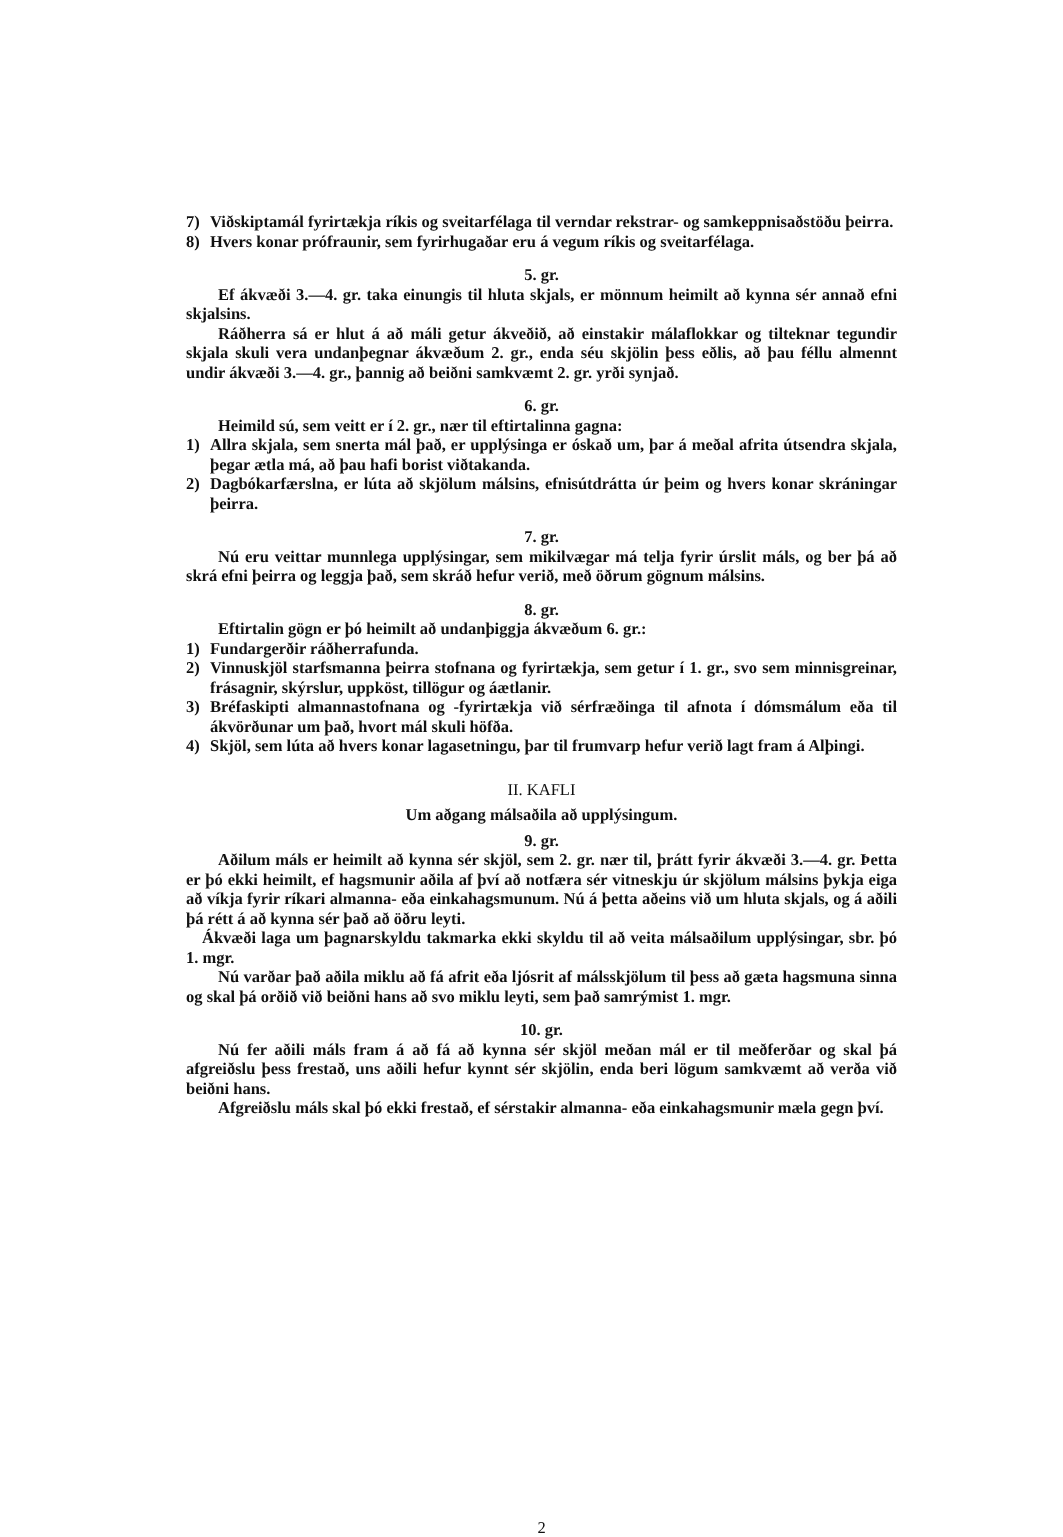7) Viðskiptamál fyrirtækja ríkis og sveitarfélaga til verndar rekstrar- og samkeppnisaðstöðu þeirra.
8) Hvers konar prófraunir, sem fyrirhugaðar eru á vegum ríkis og sveitarfélaga.
5. gr.
Ef ákvæði 3.—4. gr. taka einungis til hluta skjals, er mönnum heimilt að kynna sér annað efni skjalsins.
Ráðherra sá er hlut á að máli getur ákveðið, að einstakir málaflokkar og tilteknar tegundir skjala skuli vera undanþegnar ákvæðum 2. gr., enda séu skjölin þess eðlis, að þau féllu almennt undir ákvæði 3.—4. gr., þannig að beiðni samkvæmt 2. gr. yrði synjað.
6. gr.
Heimild sú, sem veitt er í 2. gr., nær til eftirtalinna gagna:
1) Allra skjala, sem snerta mál það, er upplýsinga er óskað um, þar á meðal afrita útsendra skjala, þegar ætla má, að þau hafi borist viðtakanda.
2) Dagbókarfærslna, er lúta að skjölum málsins, efnisútdrátta úr þeim og hvers konar skráningar þeirra.
7. gr.
Nú eru veittar munnlega upplýsingar, sem mikilvægar má telja fyrir úrslit máls, og ber þá að skrá efni þeirra og leggja það, sem skráð hefur verið, með öðrum gögnum málsins.
8. gr.
Eftirtalin gögn er þó heimilt að undanþiggja ákvæðum 6. gr.:
1) Fundargerðir ráðherrafunda.
2) Vinnuskjöl starfsmanna þeirra stofnana og fyrirtækja, sem getur í 1. gr., svo sem minnisgreinar, frásagnir, skýrslur, uppköst, tillögur og áætlanir.
3) Bréfaskipti almannastofnana og -fyrirtækja við sérfræðinga til afnota í dómsmálum eða til ákvörðunar um það, hvort mál skuli höfða.
4) Skjöl, sem lúta að hvers konar lagasetningu, þar til frumvarp hefur verið lagt fram á Alþingi.
II. KAFLI
Um aðgang málsaðila að upplýsingum.
9. gr.
Aðilum máls er heimilt að kynna sér skjöl, sem 2. gr. nær til, þrátt fyrir ákvæði 3.—4. gr. Þetta er þó ekki heimilt, ef hagsmunir aðila af því að notfæra sér vitneskju úr skjölum málsins þykja eiga að víkja fyrir ríkari almanna- eða einkahagsmunum. Nú á þetta aðeins við um hluta skjals, og á aðili þá rétt á að kynna sér það að öðru leyti.
Ákvæði laga um þagnarskyldu takmarka ekki skyldu til að veita málsaðilum upplýsingar, sbr. þó 1. mgr.
Nú varðar það aðila miklu að fá afrit eða ljósrit af málsskjölum til þess að gæta hagsmuna sinna og skal þá orðið við beiðni hans að svo miklu leyti, sem það samrýmist 1. mgr.
10. gr.
Nú fer aðili máls fram á að fá að kynna sér skjöl meðan mál er til meðferðar og skal þá afgreiðslu þess frestað, uns aðili hefur kynnt sér skjölin, enda beri lögum samkvæmt að verða við beiðni hans.
Afgreiðslu máls skal þó ekki frestað, ef sérstakir almanna- eða einkahagsmunir mæla gegn því.
2